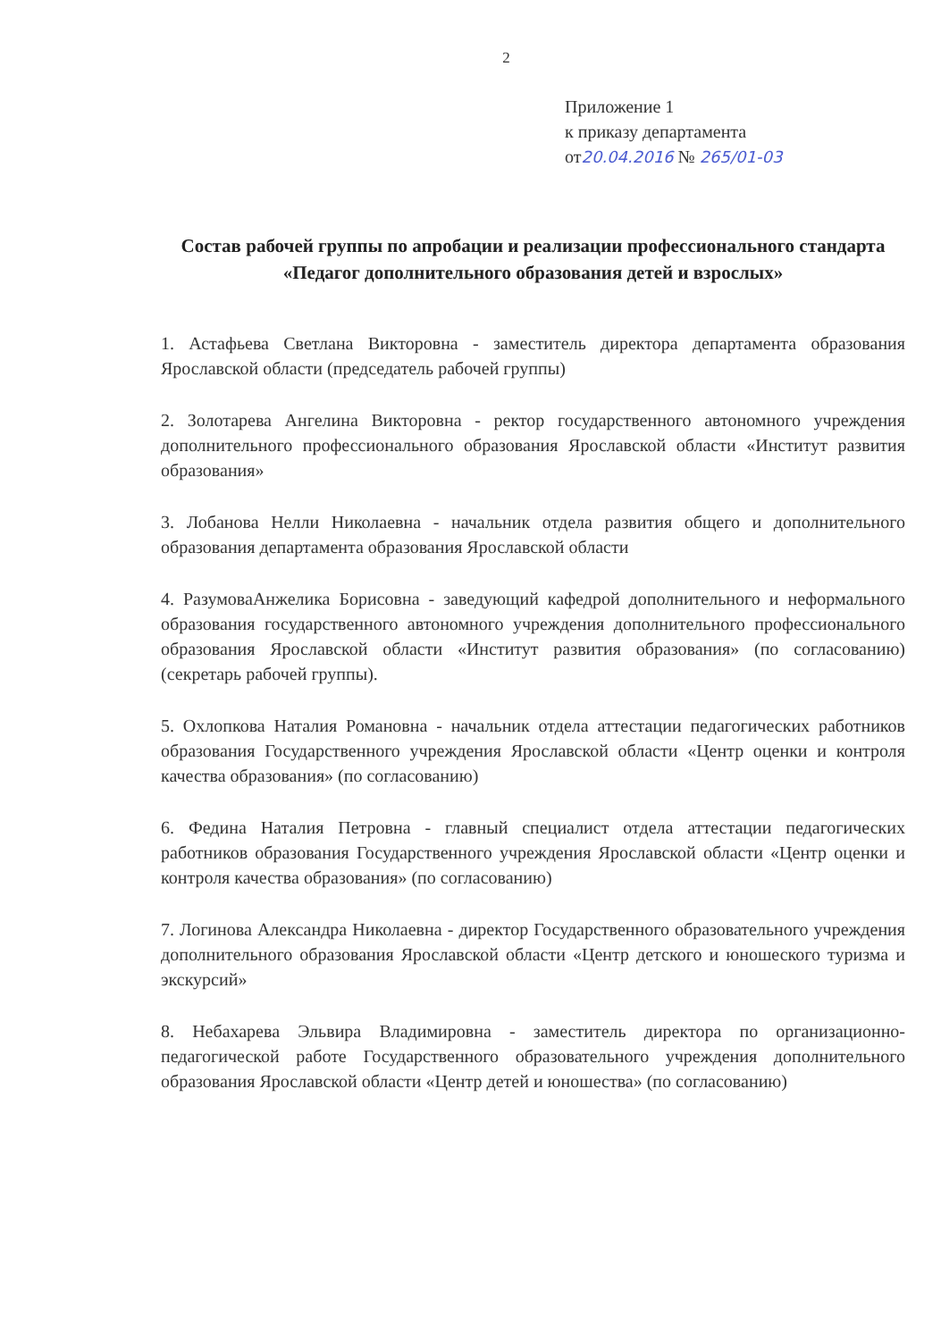2
Приложение 1
к приказу департамента
от20.04.2016 № 265/01-03
Состав рабочей группы по апробации и реализации профессионального стандарта «Педагог дополнительного образования детей и взрослых»
1. Астафьева Светлана Викторовна - заместитель директора департамента образования Ярославской области (председатель рабочей группы)
2. Золотарева Ангелина Викторовна - ректор государственного автономного учреждения дополнительного профессионального образования Ярославской области «Институт развития образования»
3. Лобанова Нелли Николаевна - начальник отдела развития общего и дополнительного образования департамента образования Ярославской области
4. РазумоваАнжелика Борисовна - заведующий кафедрой дополнительного и неформального образования государственного автономного учреждения дополнительного профессионального образования Ярославской области «Институт развития образования» (по согласованию) (секретарь рабочей группы).
5. Охлопкова Наталия Романовна - начальник отдела аттестации педагогических работников образования Государственного учреждения Ярославской области «Центр оценки и контроля качества образования» (по согласованию)
6. Федина Наталия Петровна - главный специалист отдела аттестации педагогических работников образования Государственного учреждения Ярославской области «Центр оценки и контроля качества образования» (по согласованию)
7. Логинова Александра Николаевна - директор Государственного образовательного учреждения дополнительного образования Ярославской области «Центр детского и юношеского туризма и экскурсий»
8. Небахарева Эльвира Владимировна - заместитель директора по организационно-педагогической работе Государственного образовательного учреждения дополнительного образования Ярославской области «Центр детей и юношества» (по согласованию)